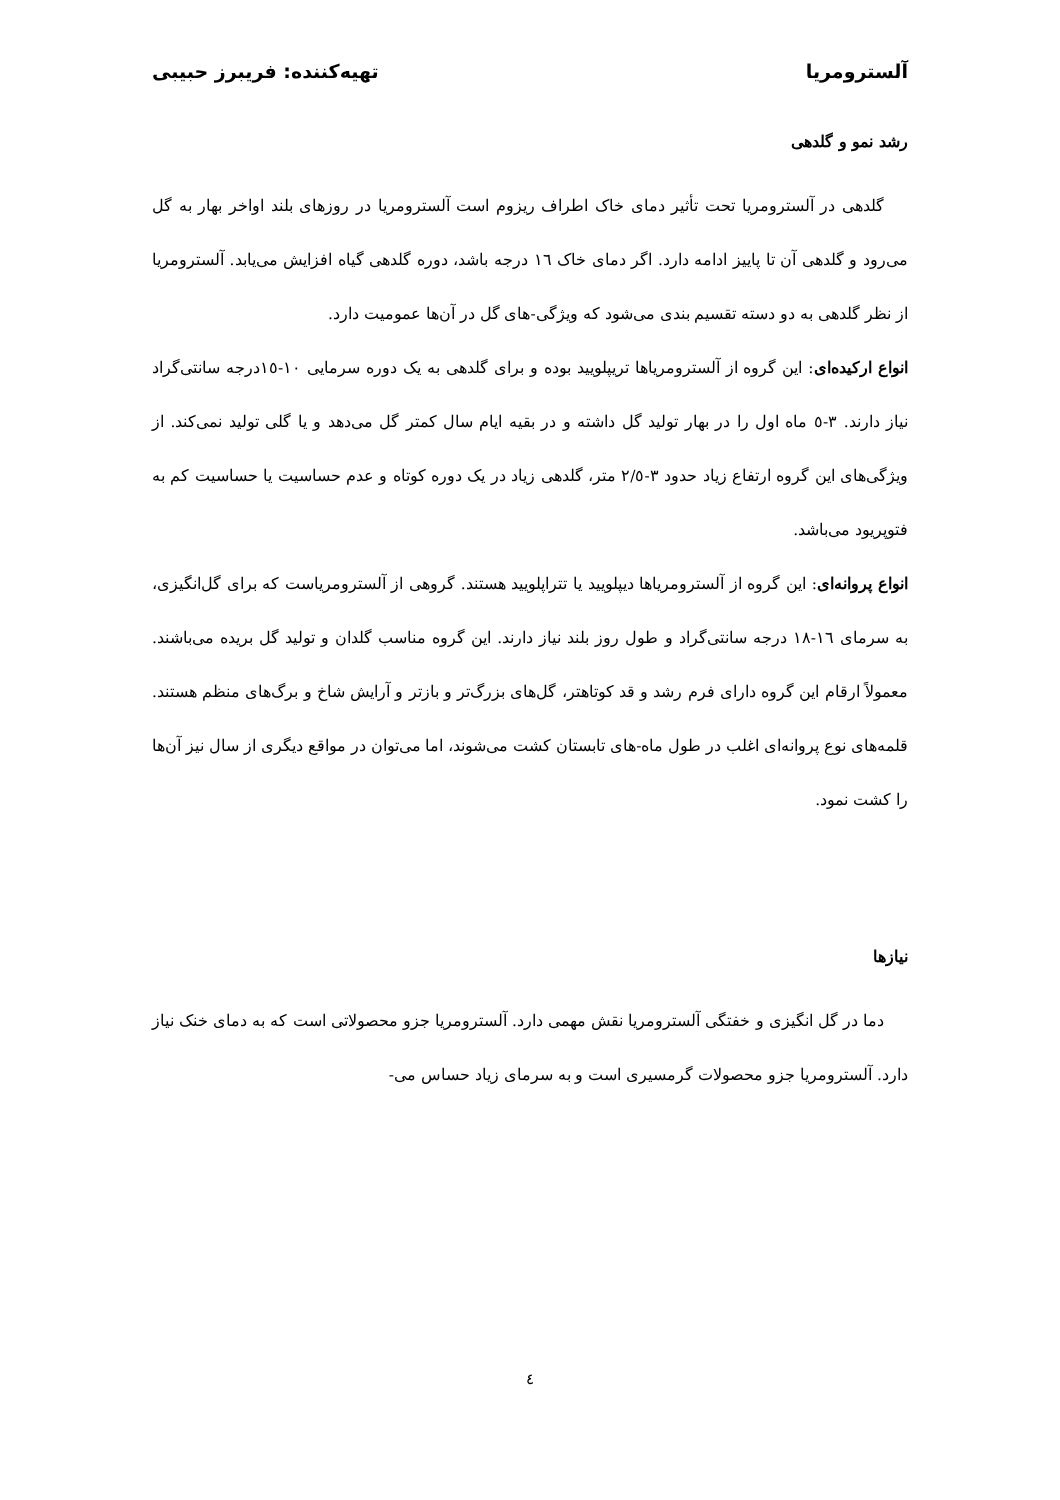آلسترومریا تهیه‌کننده: فریبرز حبیبی
رشد نمو و گلدهی
گلدهی در آلسترومریا تحت تأثیر دمای خاک اطراف ریزوم است آلسترومریا در روزهای بلند اواخر بهار به گل می‌رود و گلدهی آن تا پاییز ادامه دارد. اگر دمای خاک ١٦ درجه باشد، دوره گلدهی گیاه افزایش می‌یابد. آلسترومریا از نظر گلدهی به دو دسته تقسیم بندی می‌شود که ویژگی-های گل در آن‌ها عمومیت دارد.
انواع ارکیده‌ای: این گروه از آلسترومریاها تریپلویید بوده و برای گلدهی به یک دوره سرمایی ١٠-١٥درجه سانتی‌گراد نیاز دارند. ٣-٥ ماه اول را در بهار تولید گل داشته و در بقیه ایام سال کمتر گل می‌دهد و یا گلی تولید نمی‌کند. از ویژگی‌های این گروه ارتفاع زیاد حدود ٣-٢/٥ متر، گلدهی زیاد در یک دوره کوتاه و عدم حساسیت یا حساسیت کم به فتوپریود می‌باشد.
انواع پروانه‌ای: این گروه از آلسترومریاها دیپلویید یا تتراپلویید هستند. گروهی از آلسترومریاست که برای گل‌انگیزی، به سرمای ١٦-١٨ درجه سانتی‌گراد و طول روز بلند نیاز دارند. این گروه مناسب گلدان و تولید گل بریده می‌باشند. معمولاً ارقام این گروه دارای فرم رشد و قد کوتاهتر، گل‌های بزرگ‌تر و بازتر و آرایش شاخ و برگ‌های منظم هستند. قلمه‌های نوع پروانه‌ای اغلب در طول ماه-های تابستان کشت می‌شوند، اما می‌توان در مواقع دیگری از سال نیز آن‌ها را کشت نمود.
نیازها
دما در گل انگیزی و خفتگی آلسترومریا نقش مهمی دارد. آلسترومریا جزو محصولاتی است که به دمای خنک نیاز دارد. آلسترومریا جزو محصولات گرمسیری است و به سرمای زیاد حساس می-
٤